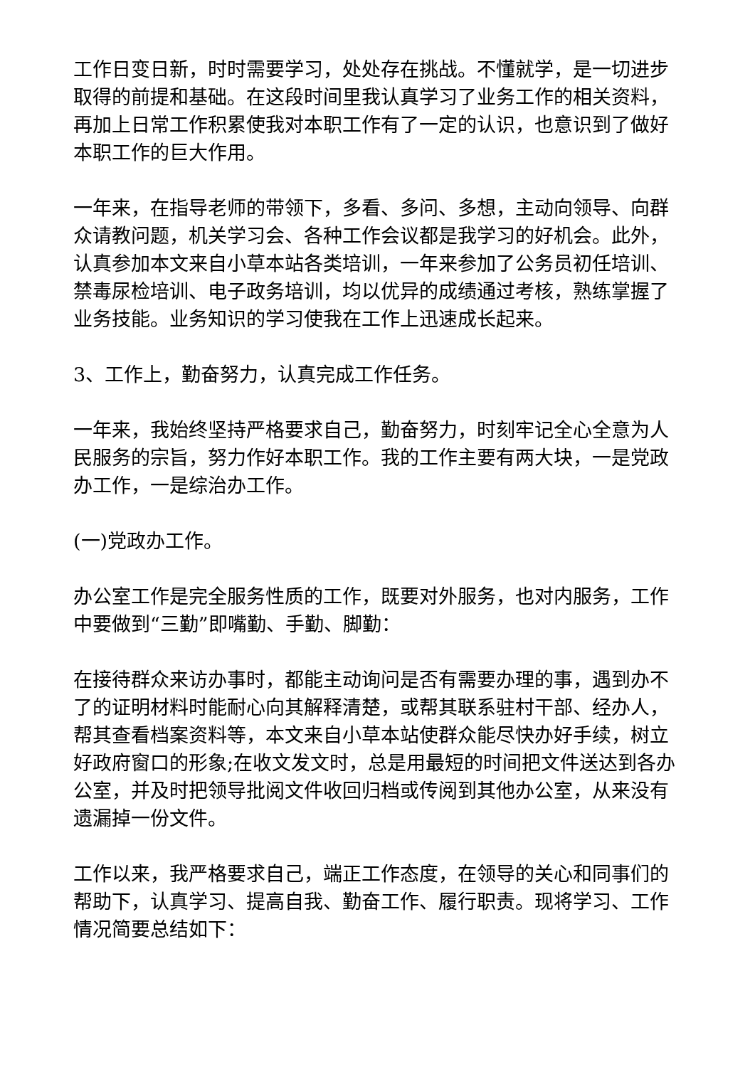工作日变日新，时时需要学习，处处存在挑战。不懂就学，是一切进步取得的前提和基础。在这段时间里我认真学习了业务工作的相关资料，再加上日常工作积累使我对本职工作有了一定的认识，也意识到了做好本职工作的巨大作用。
一年来，在指导老师的带领下，多看、多问、多想，主动向领导、向群众请教问题，机关学习会、各种工作会议都是我学习的好机会。此外，认真参加本文来自小草本站各类培训，一年来参加了公务员初任培训、禁毒尿检培训、电子政务培训，均以优异的成绩通过考核，熟练掌握了业务技能。业务知识的学习使我在工作上迅速成长起来。
3、工作上，勤奋努力，认真完成工作任务。
一年来，我始终坚持严格要求自己，勤奋努力，时刻牢记全心全意为人民服务的宗旨，努力作好本职工作。我的工作主要有两大块，一是党政办工作，一是综治办工作。
(一)党政办工作。
办公室工作是完全服务性质的工作，既要对外服务，也对内服务，工作中要做到“三勤”即嘴勤、手勤、脚勤：
在接待群众来访办事时，都能主动询问是否有需要办理的事，遇到办不了的证明材料时能耐心向其解释清楚，或帮其联系驻村干部、经办人，帮其查看档案资料等，本文来自小草本站使群众能尽快办好手续，树立好政府窗口的形象;在收文发文时，总是用最短的时间把文件送达到各办公室，并及时把领导批阅文件收回归档或传阅到其他办公室，从来没有遗漏掉一份文件。
工作以来，我严格要求自己，端正工作态度，在领导的关心和同事们的帮助下，认真学习、提高自我、勤奋工作、履行职责。现将学习、工作情况简要总结如下：